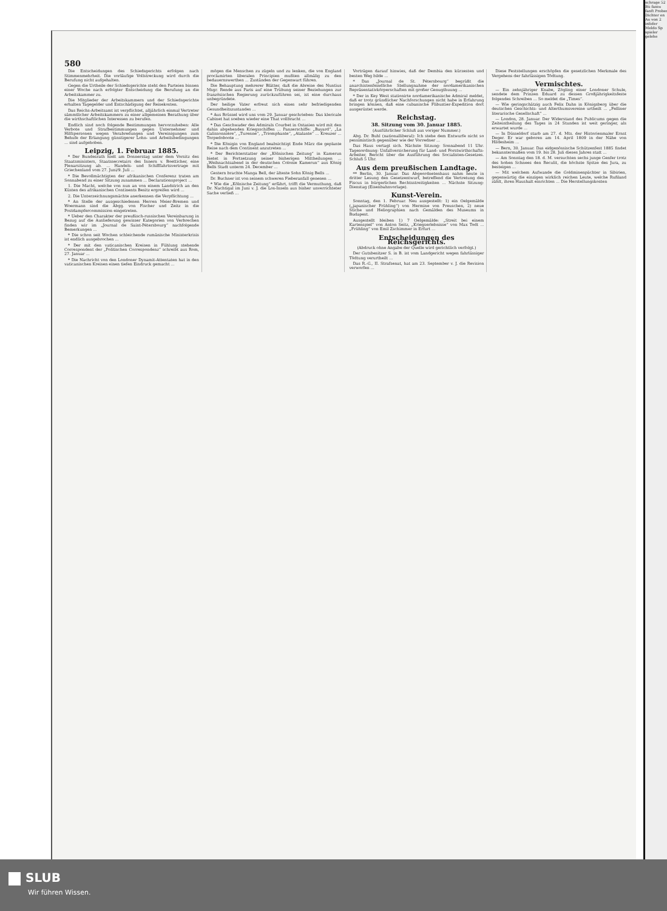schrage 52 Bü fassu fanft Proben Dichter en Au von 2 infofer Meldo Sp spieler gelehe
580
Die Entscheidungen des Schiedsgerichts erfolgen nach Stimmenmehrheit. Die vorläufige Vollstreckung wird durch die Berufung nicht aufgehalten.
Gegen die Urtheile der Schiedsgerichte steht den Parteien binnen einer Woche nach erfolgter Entscheidung die Berufung an die Arbeitskammer zu.
Die Mitglieder der Arbeitskammern und der Schiedsgerichte erhalten Tagegelder und Entschädigung der Reisekosten.
Das Reichs-Arbeitsamt ist verpflichtet, alljährlich einmal Vertreter sämmtlicher Arbeitskammern zu einer allgemeinen Berathung über die wirthschaftlichen Interessen zu berufen.
Endlich sind noch folgende Bestimmungen hervorzuheben: Alle Verbote und Strafbestimmungen gegen Unternehmer und Hilfspersonen wegen Verabredungen und Vereinigungen zum Behufe der Erlangung günstigerer Lohn- und Arbeitsbedingungen ... sind aufgehoben.
Leipzig, 1. Februar 1885.
* Der Bundesrath hielt am Donnerstag unter dem Vorsitz des Staatsministers, Staatssecretairs des Innern v. Boetticher, eine Plenarsitzung ab. ... Handels- und Schifffahrtsvertrage mit Griechenland vom 27. Juni/9. Juli ...
* Die Bevollmächtigten der afrikanischen Conferenz traten am Sonnabend zu einer Sitzung zusammen ... Declarationsproject ...
1. Die Macht, welche von nun an von einem Landstrich an den Küsten des afrikanischen Continents Besitz ergreifen wird ...
2. Die Unterzeichnungsmächte anerkennen die Verpflichtung ...
* An Stelle der ausgeschiedenen Herren Meier-Bremen und Woermann sind die Abgg. von Fischer und Zeitz in die Postdampfercommission eingetreten.
* Ueber den Charakter der preußisch-russischen Vereinbarung in Bezug auf die Auslieferung gewisser Kategorien von Verbrechen finden wir im „Journal de Saint-Pétersbourg“ nachfolgende Bemerkungen ...
* Die schon seit Wochen schleichende rumänische Ministerkrisis ist endlich ausgebrochen ...
* Der mit den vaticanischen Kreisen in Fühlung stehende Correspondent der „Politischen Correspondenz“ schreibt aus Rom, 27. Januar ...
* Die Nachricht von den Londoner Dynamit-Attentaten hat in den vaticanischen Kreisen einen tiefen Eindruck gemacht ...
mögen die Menschen zu zügeln und zu lenken, die von England proclamirten liberalen Principien mußten allmälig zu den bedauernswerthen ... Zuständen der Gegenwart führen.
Die Behauptung mehrerer Blätter, daß die Abreise des Nuntius Msgr. Rende aus Paris auf eine Trübung seiner Beziehungen zur französischen Regierung zurückzuführen sei, ist eine durchaus unbegründete.
Der heilige Vater erfreut sich eines sehr befriedigenden Gesundheitszustandes ...
* Aus Brüssel wird uns vom 29. Januar geschrieben: Das klericale Cabinet hat soeben wieder eine That vollbracht ...
* Das Geschwader des Admirals Courbet in Ostasien wird mit den dahin abgehenden Kriegsschiffen ... Panzerschiffe: „Bayard“, „La Galissonnière“, „Turenne“, „Triomphante“, „Atalante“ ... Kreuzer ... Torpedoboote ...
* Die Königin von England beabsichtigt Ende März die geplante Reise nach dem Continent anzutreten ...
* Der Berichterstatter der „Kölnischen Zeitung“ in Kamerun bietet in Fortsetzung seiner bisherigen Mittheilungen ... „Weihnachtsabend in der deutschen Colonie Kamerun“ aus König Bells Stadt unterm 24. December ...
Gestern brachte Manga Bell, der älteste Sohn König Bells ...
Dr. Buchner ist von seinem schweren Fieberanfall genesen ...
* Wie die „Kölnische Zeitung“ erfährt, trifft die Vermuthung, daß Dr. Nachtigal im Juni v. J. die Los-Inseln aus bisher unverrichteter Sache verließ ...
Vorträgen darauf hinwies, daß der Dembia den kürzesten und besten Weg bilde ...
* Das „Journal de St. Pétersbourg“ begrüßt die anarchistenfeindliche Stellungnahme der nordamerikanischen Repräsentativkörperschaften mit großer Genugthuung ...
* Der in Key West stationirte nordamerikanische Admiral meldet, daß er trotz gründlicher Nachforschungen nicht habe in Erfahrung bringen können, daß eine cubanische Flibustier-Expedition dort ausgerüstet werde.
Reichstag.
38. Sitzung vom 30. Januar 1885.
(Ausführlicher Schluß aus voriger Nummer.)
Abg. Dr. Buhl (nationalliberal): Ich stehe dem Entwurfe nicht so pessimistisch gegenüber wie der Vorredner ...
Das Haus vertagt sich. Nächste Sitzung: Sonnabend 11 Uhr. Tagesordnung: Unfallversicherung für Land- und Forstwirthschafts-Arbeiter, Bericht über die Ausführung des Socialisten-Gesetzes. Schluß 5 Uhr.
Aus dem preußischen Landtage.
** Berlin, 30. Januar. Das Abgeordnetenhaus nahm heute in dritter Lesung den Gesetzentwurf, betreffend die Vertretung des Fiscus in bürgerlichen Rechtsstreitigkeiten ... Nächste Sitzung: Dienstag (Eisenbahnvorlage).
Kunst-Verein.
Sonntag, den 1. Februar. Neu ausgestellt: 1) ein Oelgemälde („japanischer Frühling“) von Hermine von Preuschen, 2) neue Stiche und Heliographien nach Gemälden des Museums in Budapest.
Ausgestellt bleiben 1) 7 Oelgemälde: „Streit bei einem Kartenspiel“ von Anton Seitz, „Kriegserlebnisse“ von Max Todt ... „Frühling“ von Emil Zschimmer in Erfurt ...
Entscheidungen des Reichsgerichts.
(Abdruck ohne Angabe der Quelle wird gerichtlich verfolgt.)
Der Gutsbesitzer S. in B. ist vom Landgericht wegen fahrlässiger Tödtung verurtheilt ...
Das R.-G., II. Strafsenat, hat am 23. September v. J. die Revision verworfen ...
Diese Feststellungen erschöpfen die gesetzlichen Merkmale des Vergehens der fahrlässigen Tödtung.
Vermischtes.
— Ein zehnjähriger Knabe, Zögling einer Londoner Schule, sendete dem Prinzen Eduard zu dessen Großjährigkeitsfeste folgendes Schreiben ... So meldet die „Times“.
— Wie geringschätzig auch Felix Dahn in Königsberg über die deutschen Geschichts- und Alterthumsvereine urtheilt ... „Felliner literarische Gesellschaft“ ...
— London, 28. Januar. Der Widerstand des Publicums gegen die Zeiteintheilung des Tages in 24 Stunden ist weit geringer, als erwartet wurde ...
— In Düsseldorf starb am 27. d. Mts. der Historienmaler Ernst Deger. Er war geboren am 14. April 1809 in der Nähe von Hildesheim ...
— Bern, 30. Januar. Das eidgenössische Schützenfest 1885 findet bekanntermaßen vom 19. bis 28. Juli dieses Jahres statt ...
— Am Sonntag den 18. d. M. versuchten sechs junge Genfer trotz des hohen Schnees den Reculit, die höchste Spitze des Jura, zu besteigen ...
— Mit welchem Aufwande die Goldminenpächter in Sibirien, gegenwärtig die einzigen wirklich reichen Leute, welche Rußland zählt, ihren Haushalt einrichten ... Die Herstellungskosten
SLUB
Wir führen Wissen.